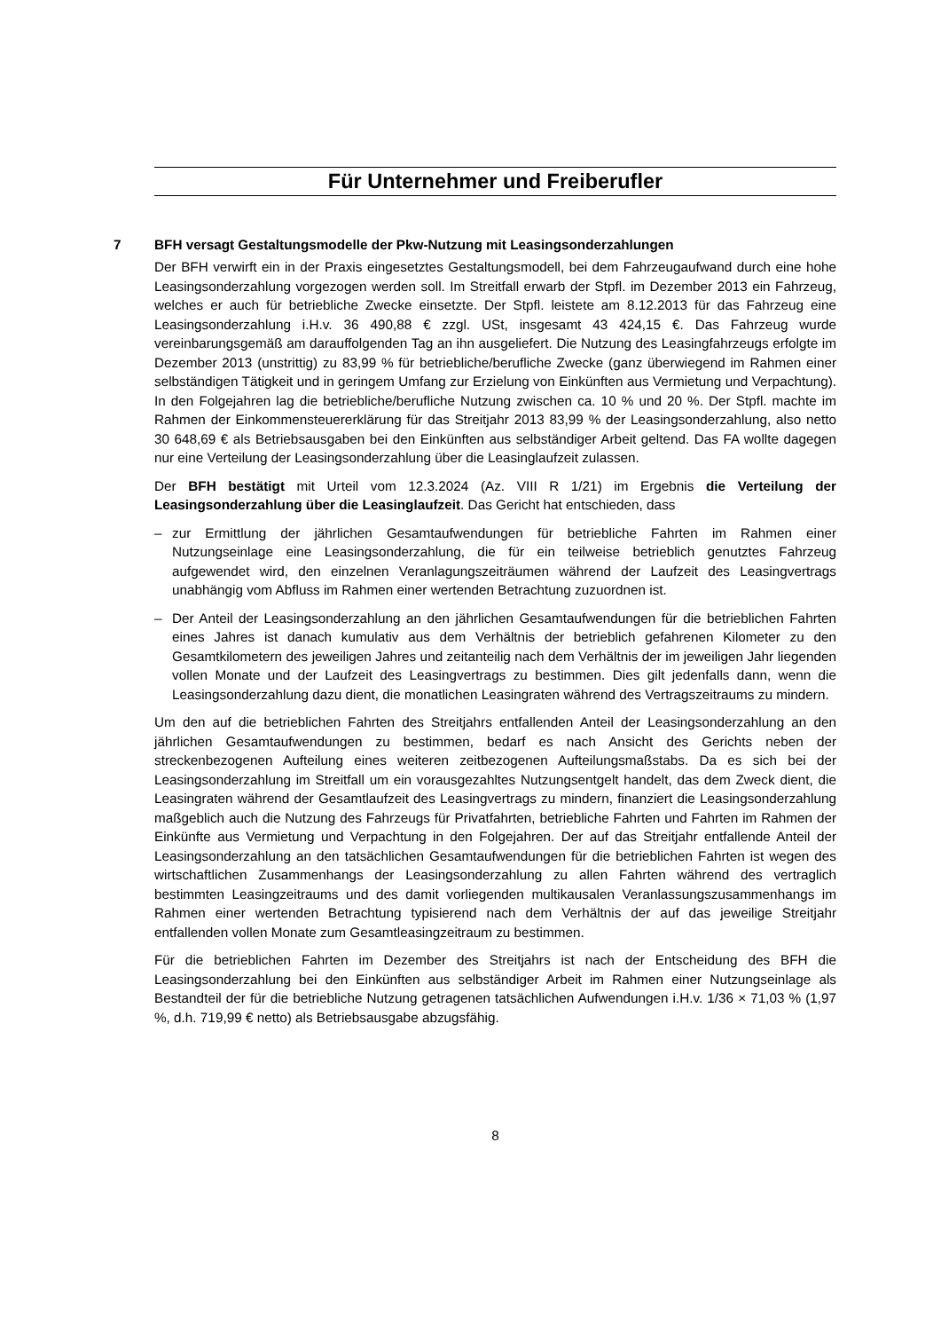Für Unternehmer und Freiberufler
7 BFH versagt Gestaltungsmodelle der Pkw-Nutzung mit Leasingsonderzahlungen
Der BFH verwirft ein in der Praxis eingesetztes Gestaltungsmodell, bei dem Fahrzeugaufwand durch eine hohe Leasingsonderzahlung vorgezogen werden soll. Im Streitfall erwarb der Stpfl. im Dezember 2013 ein Fahrzeug, welches er auch für betriebliche Zwecke einsetzte. Der Stpfl. leistete am 8.12.2013 für das Fahrzeug eine Leasingsonderzahlung i.H.v. 36 490,88 € zzgl. USt, insgesamt 43 424,15 €. Das Fahrzeug wurde vereinbarungsgemäß am darauffolgenden Tag an ihn ausgeliefert. Die Nutzung des Leasingfahrzeugs erfolgte im Dezember 2013 (unstrittig) zu 83,99 % für betriebliche/berufliche Zwecke (ganz überwiegend im Rahmen einer selbständigen Tätigkeit und in geringem Umfang zur Erzielung von Einkünften aus Vermietung und Verpachtung). In den Folgejahren lag die betriebliche/berufliche Nutzung zwischen ca. 10 % und 20 %. Der Stpfl. machte im Rahmen der Einkommensteuererklärung für das Streitjahr 2013 83,99 % der Leasingsonderzahlung, also netto 30 648,69 € als Betriebsausgaben bei den Einkünften aus selbständiger Arbeit geltend. Das FA wollte dagegen nur eine Verteilung der Leasingsonderzahlung über die Leasinglaufzeit zulassen.
Der BFH bestätigt mit Urteil vom 12.3.2024 (Az. VIII R 1/21) im Ergebnis die Verteilung der Leasingsonderzahlung über die Leasinglaufzeit. Das Gericht hat entschieden, dass
– zur Ermittlung der jährlichen Gesamtaufwendungen für betriebliche Fahrten im Rahmen einer Nutzungseinlage eine Leasingsonderzahlung, die für ein teilweise betrieblich genutztes Fahrzeug aufgewendet wird, den einzelnen Veranlagungszeiträumen während der Laufzeit des Leasingvertrags unabhängig vom Abfluss im Rahmen einer wertenden Betrachtung zuzuordnen ist.
– Der Anteil der Leasingsonderzahlung an den jährlichen Gesamtaufwendungen für die betrieblichen Fahrten eines Jahres ist danach kumulativ aus dem Verhältnis der betrieblich gefahrenen Kilometer zu den Gesamtkilometern des jeweiligen Jahres und zeitanteilig nach dem Verhältnis der im jeweiligen Jahr liegenden vollen Monate und der Laufzeit des Leasingvertrags zu bestimmen. Dies gilt jedenfalls dann, wenn die Leasingsonderzahlung dazu dient, die monatlichen Leasingraten während des Vertragszeitraums zu mindern.
Um den auf die betrieblichen Fahrten des Streitjahrs entfallenden Anteil der Leasingsonderzahlung an den jährlichen Gesamtaufwendungen zu bestimmen, bedarf es nach Ansicht des Gerichts neben der streckenbezogenen Aufteilung eines weiteren zeitbezogenen Aufteilungsmaßstabs. Da es sich bei der Leasingsonderzahlung im Streitfall um ein vorausgezahltes Nutzungsentgelt handelt, das dem Zweck dient, die Leasingraten während der Gesamtlaufzeit des Leasingvertrags zu mindern, finanziert die Leasingsonderzahlung maßgeblich auch die Nutzung des Fahrzeugs für Privatfahrten, betriebliche Fahrten und Fahrten im Rahmen der Einkünfte aus Vermietung und Verpachtung in den Folgejahren. Der auf das Streitjahr entfallende Anteil der Leasingsonderzahlung an den tatsächlichen Gesamtaufwendungen für die betrieblichen Fahrten ist wegen des wirtschaftlichen Zusammenhangs der Leasingsonderzahlung zu allen Fahrten während des vertraglich bestimmten Leasingzeitraums und des damit vorliegenden multikausalen Veranlassungszusammenhangs im Rahmen einer wertenden Betrachtung typisierend nach dem Verhältnis der auf das jeweilige Streitjahr entfallenden vollen Monate zum Gesamtleasingzeitraum zu bestimmen.
Für die betrieblichen Fahrten im Dezember des Streitjahrs ist nach der Entscheidung des BFH die Leasingsonderzahlung bei den Einkünften aus selbständiger Arbeit im Rahmen einer Nutzungseinlage als Bestandteil der für die betriebliche Nutzung getragenen tatsächlichen Aufwendungen i.H.v. 1/36 × 71,03 % (1,97 %, d.h. 719,99 € netto) als Betriebsausgabe abzugsfähig.
8